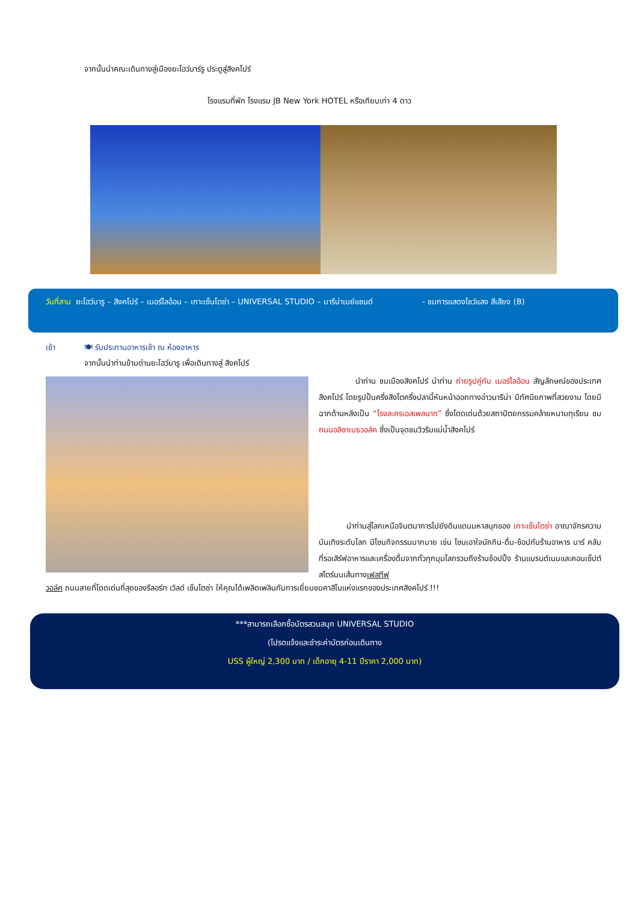จากนั้นนำคณะเดินทางสู่เมืองยะโฮว์บาร์รู ประตูสู่สิงคโปร์
โรงแรมที่พัก โรงแรม JB New York HOTEL หรือเทียบเท่า 4 ดาว
วันที่สาม ยะโฮว์บารู – สิงคโปร์ – เมอร์ไลอ้อน – เกาะเซ็นโตซ่า – UNIVERSAL STUDIO – มารีน่าเบย์แซนด์ - ชมการแสดงโชว์แสง สีเสียง (B)
เช้า
🍽 รับประทานอาหารเช้า ณ ห้องอาหาร
จากนั้นนำท่านข้ามด่านยะโฮว์บารู เพื่อเดินทางสู่ สิงคโปร์
นำท่าน ชมเมืองสิงคโปร์ นำท่าน ถ่ายรูปคู่กับ เมอร์ไลอ้อน สัญลักษณ์ของประเทศสิงคโปร์ โดยรูปปั้นครึ่งสิงโตครึ่งปลานี้หันหน้าออกทางอ่าวมารีน่า มีทัศนียภาพที่สวยงาม โดยมีฉากด้านหลังเป็น “โรงละครเอสเพลนาท” ซึ่งโดดเด่นด้วยสถาปัตยกรรมคล้ายหนามทุเรียน ชม ถนนอลิซาเบธวอล์ค ซึ่งเป็นจุดชมวิวริมแม่น้ำสิงคโปร์
นำท่านสู่โลกเหนือจินตนาการไปยังดินแดนมหาสนุกของ เกาะเซ็นโตซ่า อาณาจักรความบันเทิงระดับโลก มีโซนกิจกรรมมากมาย เช่น โซนเอาใจนักกิน-ดื่ม-ช้อปกับร้านอาหาร บาร์ คลับที่รอเสิร์ฟอาหารและเครื่องดื่มจากทั่วทุกมุมโลกรวมถึงร้านช้อปปิ้ง ร้านแบรนด์เนมและคอนเซ็ปต์สโตร์บนเส้นทางเฟสทีฟ
วอล์ค ถนนสายที่โดดเด่นที่สุดของรีสอร์ท เวิลด์ เซ็นโตซ่า ให้คุณได้เพลิดเพลินกับการเยี่ยมชมคาสิโนแห่งแรกของประเทศสิงคโปร์ !!!
***สามารถเลือกซื้อบัตรสวนสนุก UNIVERSAL STUDIO
(โปรดแจ้งและชำระค่าบัตรก่อนเดินทาง
USS ผู้ใหญ่ 2,300 บาท / เด็กอายุ 4-11 ปีราคา 2,000 บาท)